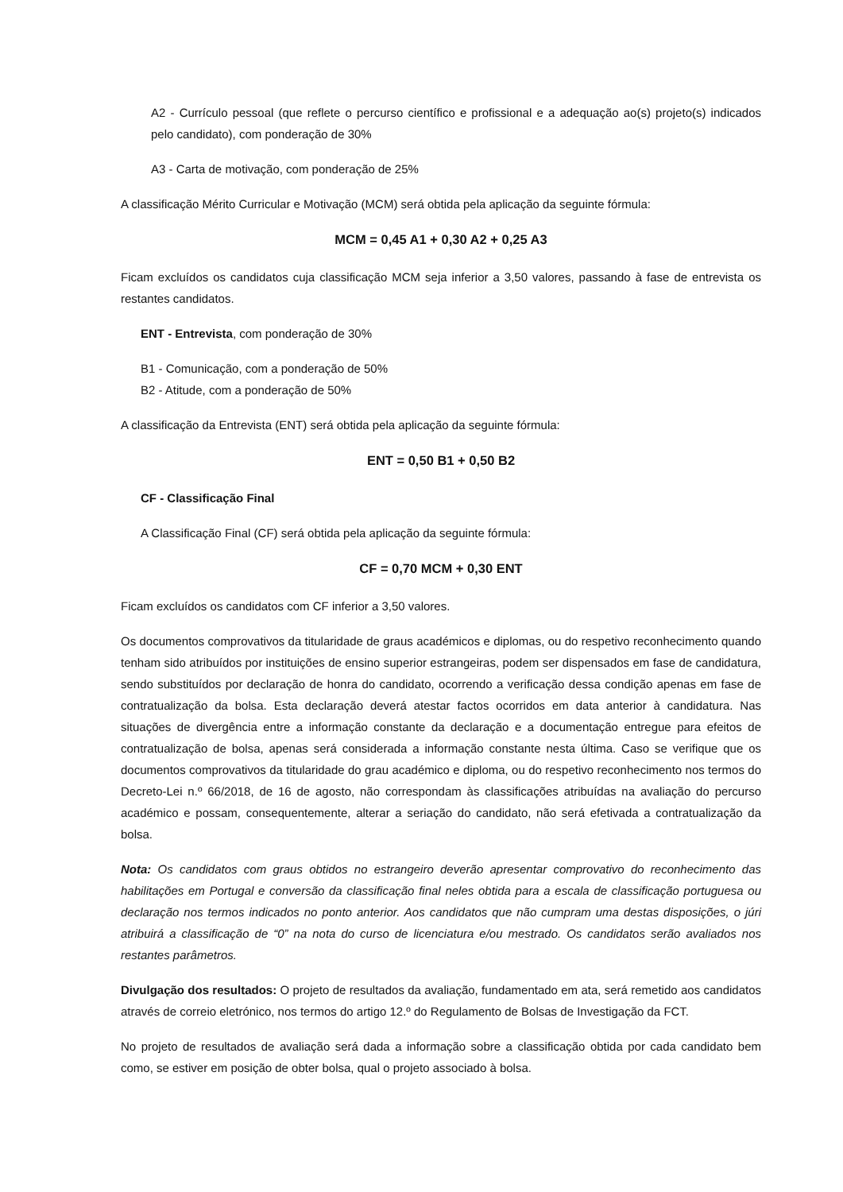A2 - Currículo pessoal (que reflete o percurso científico e profissional e a adequação ao(s) projeto(s) indicados pelo candidato), com ponderação de 30%
A3 - Carta de motivação, com ponderação de 25%
A classificação Mérito Curricular e Motivação (MCM) será obtida pela aplicação da seguinte fórmula:
MCM = 0,45 A1 + 0,30 A2 + 0,25 A3
Ficam excluídos os candidatos cuja classificação MCM seja inferior a 3,50 valores, passando à fase de entrevista os restantes candidatos.
ENT - Entrevista, com ponderação de 30%
B1 - Comunicação, com a ponderação de 50%
B2 - Atitude, com a ponderação de 50%
A classificação da Entrevista (ENT) será obtida pela aplicação da seguinte fórmula:
ENT = 0,50 B1 + 0,50 B2
CF - Classificação Final
A Classificação Final (CF) será obtida pela aplicação da seguinte fórmula:
CF = 0,70 MCM + 0,30 ENT
Ficam excluídos os candidatos com CF inferior a 3,50 valores.
Os documentos comprovativos da titularidade de graus académicos e diplomas, ou do respetivo reconhecimento quando tenham sido atribuídos por instituições de ensino superior estrangeiras, podem ser dispensados em fase de candidatura, sendo substituídos por declaração de honra do candidato, ocorrendo a verificação dessa condição apenas em fase de contratualização da bolsa. Esta declaração deverá atestar factos ocorridos em data anterior à candidatura. Nas situações de divergência entre a informação constante da declaração e a documentação entregue para efeitos de contratualização de bolsa, apenas será considerada a informação constante nesta última. Caso se verifique que os documentos comprovativos da titularidade do grau académico e diploma, ou do respetivo reconhecimento nos termos do Decreto-Lei n.º 66/2018, de 16 de agosto, não correspondam às classificações atribuídas na avaliação do percurso académico e possam, consequentemente, alterar a seriação do candidato, não será efetivada a contratualização da bolsa.
Nota: Os candidatos com graus obtidos no estrangeiro deverão apresentar comprovativo do reconhecimento das habilitações em Portugal e conversão da classificação final neles obtida para a escala de classificação portuguesa ou declaração nos termos indicados no ponto anterior. Aos candidatos que não cumpram uma destas disposições, o júri atribuirá a classificação de “0” na nota do curso de licenciatura e/ou mestrado. Os candidatos serão avaliados nos restantes parâmetros.
Divulgação dos resultados: O projeto de resultados da avaliação, fundamentado em ata, será remetido aos candidatos através de correio eletrónico, nos termos do artigo 12.º do Regulamento de Bolsas de Investigação da FCT.
No projeto de resultados de avaliação será dada a informação sobre a classificação obtida por cada candidato bem como, se estiver em posição de obter bolsa, qual o projeto associado à bolsa.